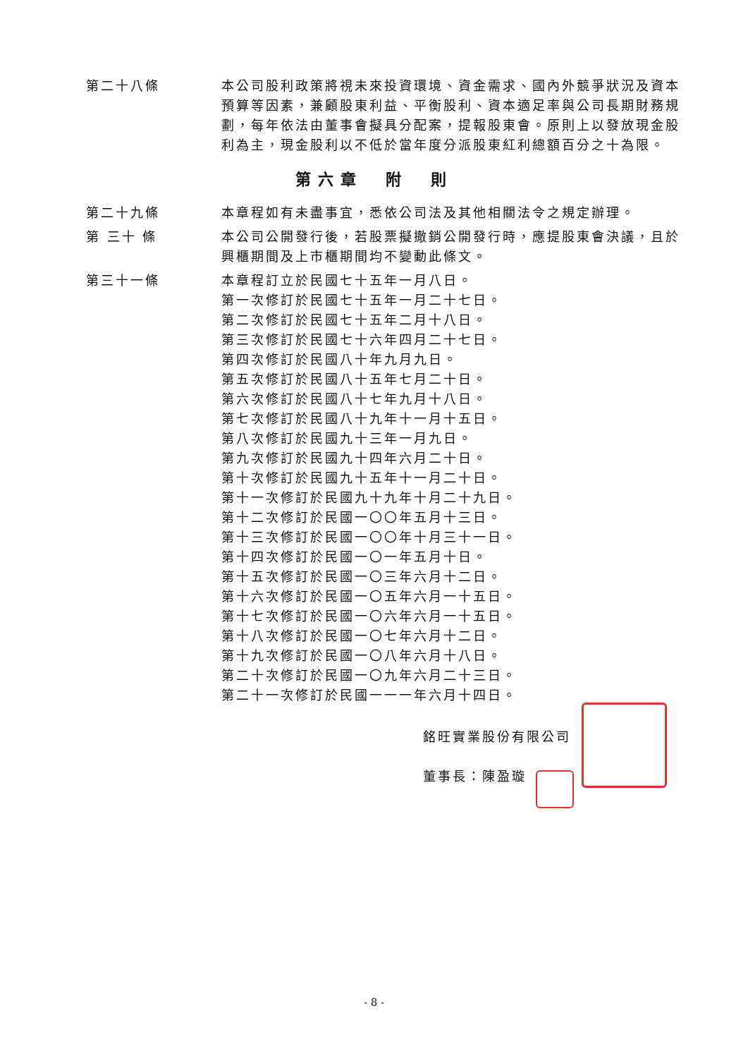第二十八條 本公司股利政策將視未來投資環境、資金需求、國內外競爭狀況及資本預算等因素，兼顧股東利益、平衡股利、資本適足率與公司長期財務規劃，每年依法由董事會擬具分配案，提報股東會。原則上以發放現金股利為主，現金股利以不低於當年度分派股東紅利總額百分之十為限。
第六章　附　則
第二十九條 本章程如有未盡事宜，悉依公司法及其他相關法令之規定辦理。
第 三十 條 本公司公開發行後，若股票擬撤銷公開發行時，應提股東會決議，且於興櫃期間及上市櫃期間均不變動此條文。
第三十一條 本章程訂立於民國七十五年一月八日。
第一次修訂於民國七十五年一月二十七日。
第二次修訂於民國七十五年二月十八日。
第三次修訂於民國七十六年四月二十七日。
第四次修訂於民國八十年九月九日。
第五次修訂於民國八十五年七月二十日。
第六次修訂於民國八十七年九月十八日。
第七次修訂於民國八十九年十一月十五日。
第八次修訂於民國九十三年一月九日。
第九次修訂於民國九十四年六月二十日。
第十次修訂於民國九十五年十一月二十日。
第十一次修訂於民國九十九年十月二十九日。
第十二次修訂於民國一〇〇年五月十三日。
第十三次修訂於民國一〇〇年十月三十一日。
第十四次修訂於民國一〇一年五月十日。
第十五次修訂於民國一〇三年六月十二日。
第十六次修訂於民國一〇五年六月一十五日。
第十七次修訂於民國一〇六年六月一十五日。
第十八次修訂於民國一〇七年六月十二日。
第十九次修訂於民國一〇八年六月十八日。
第二十次修訂於民國一〇九年六月二十三日。
第二十一次修訂於民國一一一年六月十四日。
銘旺實業股份有限公司
董事長：陳盈璇
- 8 -